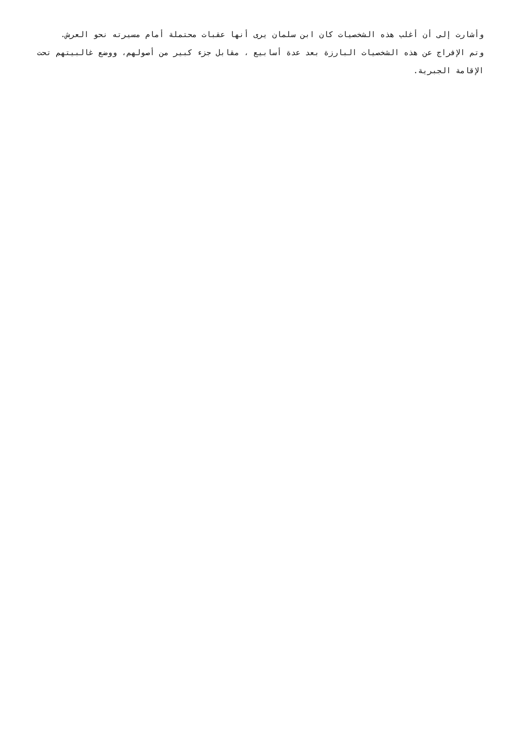وأشارت إلى أن أغلب هذه الشخصيات كان ابن سلمان يرى أنها عقبات محتملة أمام مسيرته نحو العرش.
وتم الإفراج عن هذه الشخصيات البارزة بعد عدة أسابيع ، مقابل جزء كبير من أصولهم، ووضع غالبيتهم تحت الإقامة الجبرية.